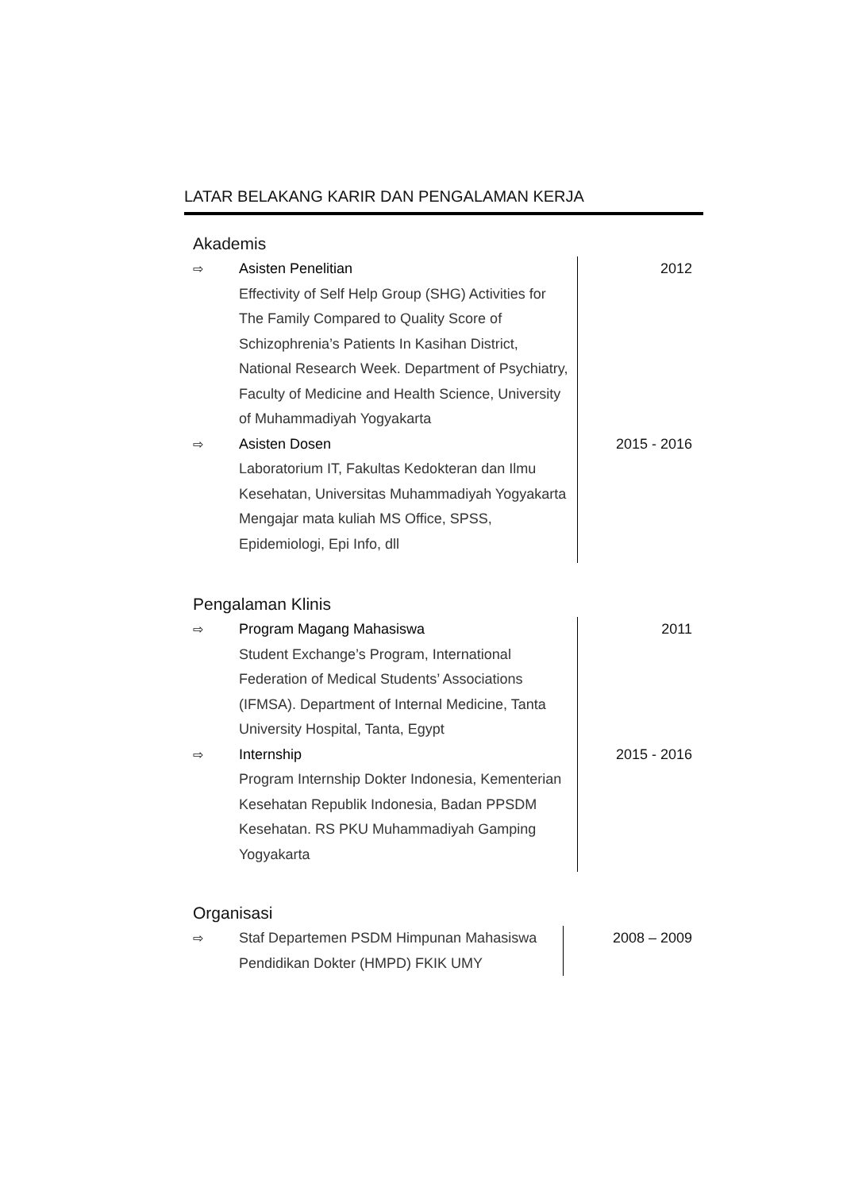LATAR BELAKANG KARIR DAN PENGALAMAN KERJA
Akademis
⇨ Asisten Penelitian
Effectivity of Self Help Group (SHG) Activities for The Family Compared to Quality Score of Schizophrenia’s Patients In Kasihan District, National Research Week. Department of Psychiatry, Faculty of Medicine and Health Science, University of Muhammadiyah Yogyakarta
2012
⇨ Asisten Dosen
Laboratorium IT, Fakultas Kedokteran dan Ilmu Kesehatan, Universitas Muhammadiyah Yogyakarta
Mengajar mata kuliah MS Office, SPSS, Epidemiologi, Epi Info, dll
2015 - 2016
Pengalaman Klinis
⇨ Program Magang Mahasiswa
Student Exchange’s Program, International Federation of Medical Students’ Associations (IFMSA). Department of Internal Medicine, Tanta University Hospital, Tanta, Egypt
2011
⇨ Internship
Program Internship Dokter Indonesia, Kementerian Kesehatan Republik Indonesia, Badan PPSDM Kesehatan. RS PKU Muhammadiyah Gamping Yogyakarta
2015 - 2016
Organisasi
⇨ Staf Departemen PSDM Himpunan Mahasiswa Pendidikan Dokter (HMPD) FKIK UMY
2008 – 2009